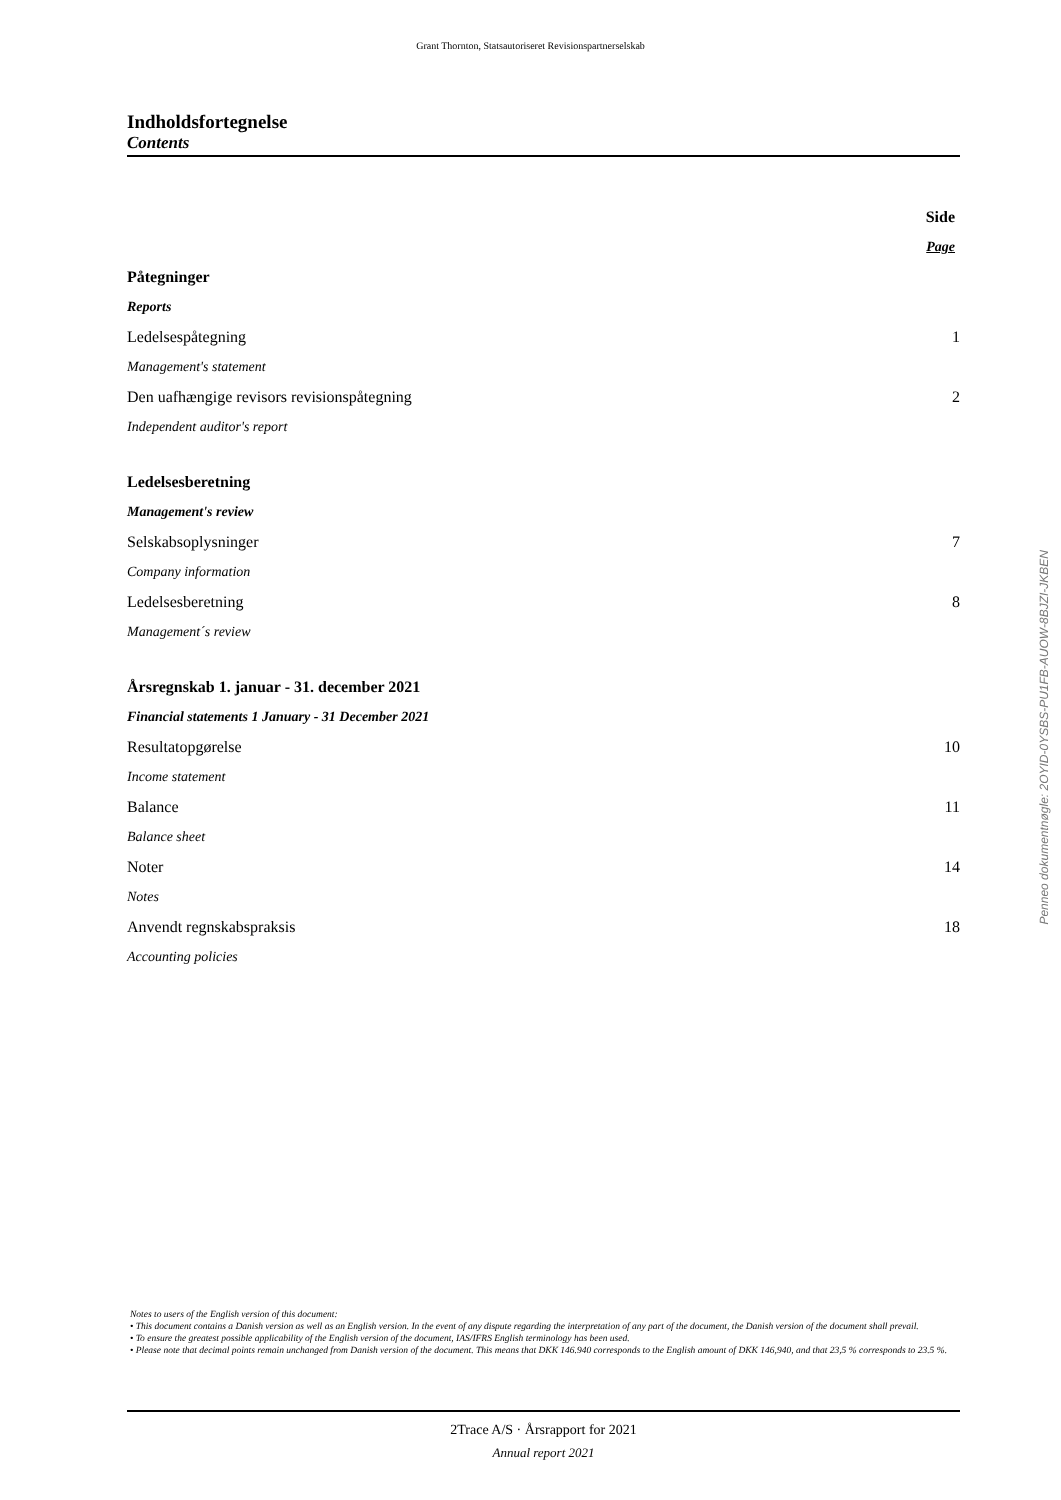Grant Thornton, Statsautoriseret Revisionspartnerselskab
Indholdsfortegnelse
Contents
Side
Page
Påtegninger
Reports
Ledelsespåtegning 1
Management's statement
Den uafhængige revisors revisionspåtegning 2
Independent auditor's report
Ledelsesberetning
Management's review
Selskabsoplysninger 7
Company information
Ledelsesberetning 8
Management´s review
Årsregnskab 1. januar - 31. december 2021
Financial statements 1 January - 31 December 2021
Resultatopgørelse 10
Income statement
Balance 11
Balance sheet
Noter 14
Notes
Anvendt regnskabspraksis 18
Accounting policies
Penneo dokumentnøgle: 2OYID-0YSBS-PU1FB-AUOW-8BJZI-JKBEN
Notes to users of the English version of this document:
• This document contains a Danish version as well as an English version. In the event of any dispute regarding the interpretation of any part of the document, the Danish version of the document shall prevail.
• To ensure the greatest possible applicability of the English version of the document, IAS/IFRS English terminology has been used.
• Please note that decimal points remain unchanged from Danish version of the document. This means that DKK 146.940 corresponds to the English amount of DKK 146,940, and that 23,5 % corresponds to 23.5 %.
2Trace A/S · Årsrapport for 2021
Annual report 2021